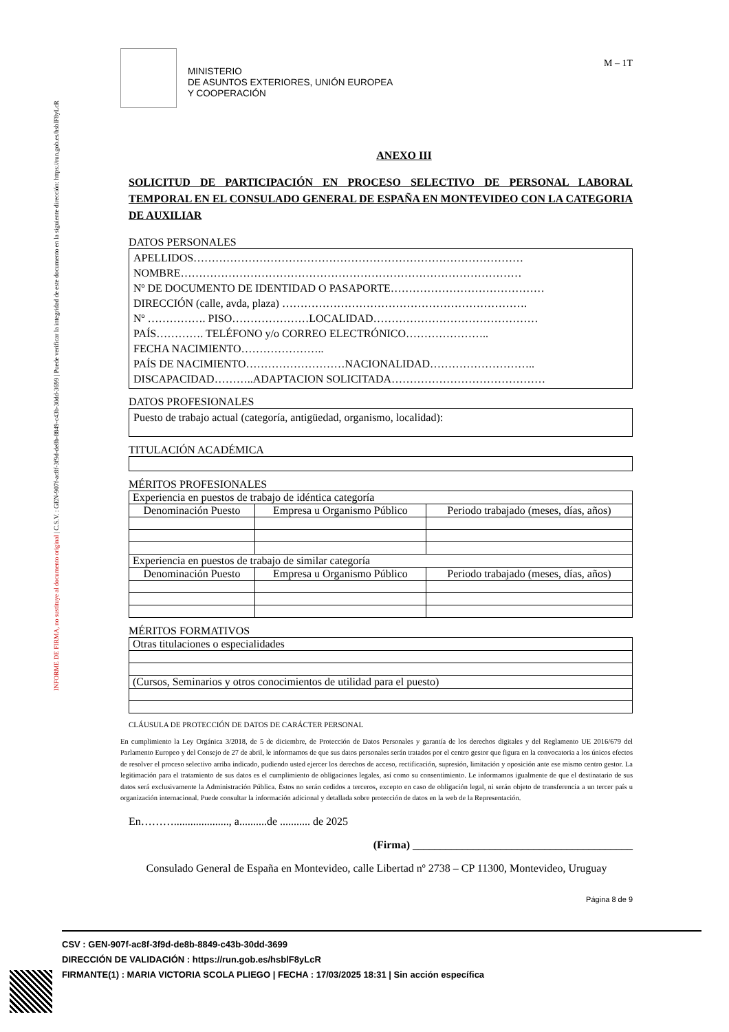INFORME DE FIRMA, no sustituye al documento original | C.S.V. : GEN-907f-ac8f-3f9d-de8b-8849-c43b-30dd-3699 | Puede verificar la integridad de este documento en la siguiente dirección: https://run.gob.es/hsblF8yLcR
MINISTERIO
DE ASUNTOS EXTERIORES, UNIÓN EUROPEA
Y COOPERACIÓN
M – 1T
ANEXO III
SOLICITUD DE PARTICIPACIÓN EN PROCESO SELECTIVO DE PERSONAL LABORAL TEMPORAL EN EL CONSULADO GENERAL DE ESPAÑA EN MONTEVIDEO CON LA CATEGORIA DE AUXILIAR
DATOS PERSONALES
APELLIDOS………………………………………………………………………………
NOMBRE…………………………………………………………………………………
Nº DE DOCUMENTO DE IDENTIDAD O PASAPORTE……………………………………
DIRECCIÓN (calle, avda, plaza) ………………………………………………………….
Nº ……………. PISO…………………LOCALIDAD………………………………………
PAÍS…………. TELÉFONO y/o CORREO ELECTRÓNICO…………………..
FECHA NACIMIENTO…………………..
PAÍS DE NACIMIENTO………………………NACIONALIDAD………………………..
DISCAPACIDAD………..ADAPTACION SOLICITADA……………………………………
DATOS PROFESIONALES
Puesto de trabajo actual (categoría, antigüedad, organismo, localidad):
TITULACIÓN ACADÉMICA
MÉRITOS PROFESIONALES
| Experiencia en puestos de trabajo de idéntica categoría | | |
| Denominación Puesto | Empresa u Organismo Público | Periodo trabajado (meses, días, años) |
| Experiencia en puestos de trabajo de similar categoría | | |
| Denominación Puesto | Empresa u Organismo Público | Periodo trabajado (meses, días, años) |
MÉRITOS FORMATIVOS
| Otras titulaciones o especialidades |
| (Cursos, Seminarios y otros conocimientos de utilidad para el puesto) |
CLÁUSULA DE PROTECCIÓN DE DATOS DE CARÁCTER PERSONAL
En cumplimiento la Ley Orgánica 3/2018, de 5 de diciembre, de Protección de Datos Personales y garantía de los derechos digitales y del Reglamento UE 2016/679 del Parlamento Europeo y del Consejo de 27 de abril, le informamos de que sus datos personales serán tratados por el centro gestor que figura en la convocatoria a los únicos efectos de resolver el proceso selectivo arriba indicado, pudiendo usted ejercer los derechos de acceso, rectificación, supresión, limitación y oposición ante ese mismo centro gestor. La legitimación para el tratamiento de sus datos es el cumplimiento de obligaciones legales, así como su consentimiento. Le informamos igualmente de que el destinatario de sus datos será exclusivamente la Administración Pública. Éstos no serán cedidos a terceros, excepto en caso de obligación legal, ni serán objeto de transferencia a un tercer país u organización internacional. Puede consultar la información adicional y detallada sobre protección de datos en la web de la Representación.
En………...................., a..........de ........... de 2025
(Firma) ________________________________________
Consulado General de España en Montevideo, calle Libertad nº 2738 – CP 11300, Montevideo, Uruguay
Página 8 de 9
CSV : GEN-907f-ac8f-3f9d-de8b-8849-c43b-30dd-3699
DIRECCIÓN DE VALIDACIÓN : https://run.gob.es/hsblF8yLcR
FIRMANTE(1) : MARIA VICTORIA SCOLA PLIEGO | FECHA : 17/03/2025 18:31 | Sin acción específica